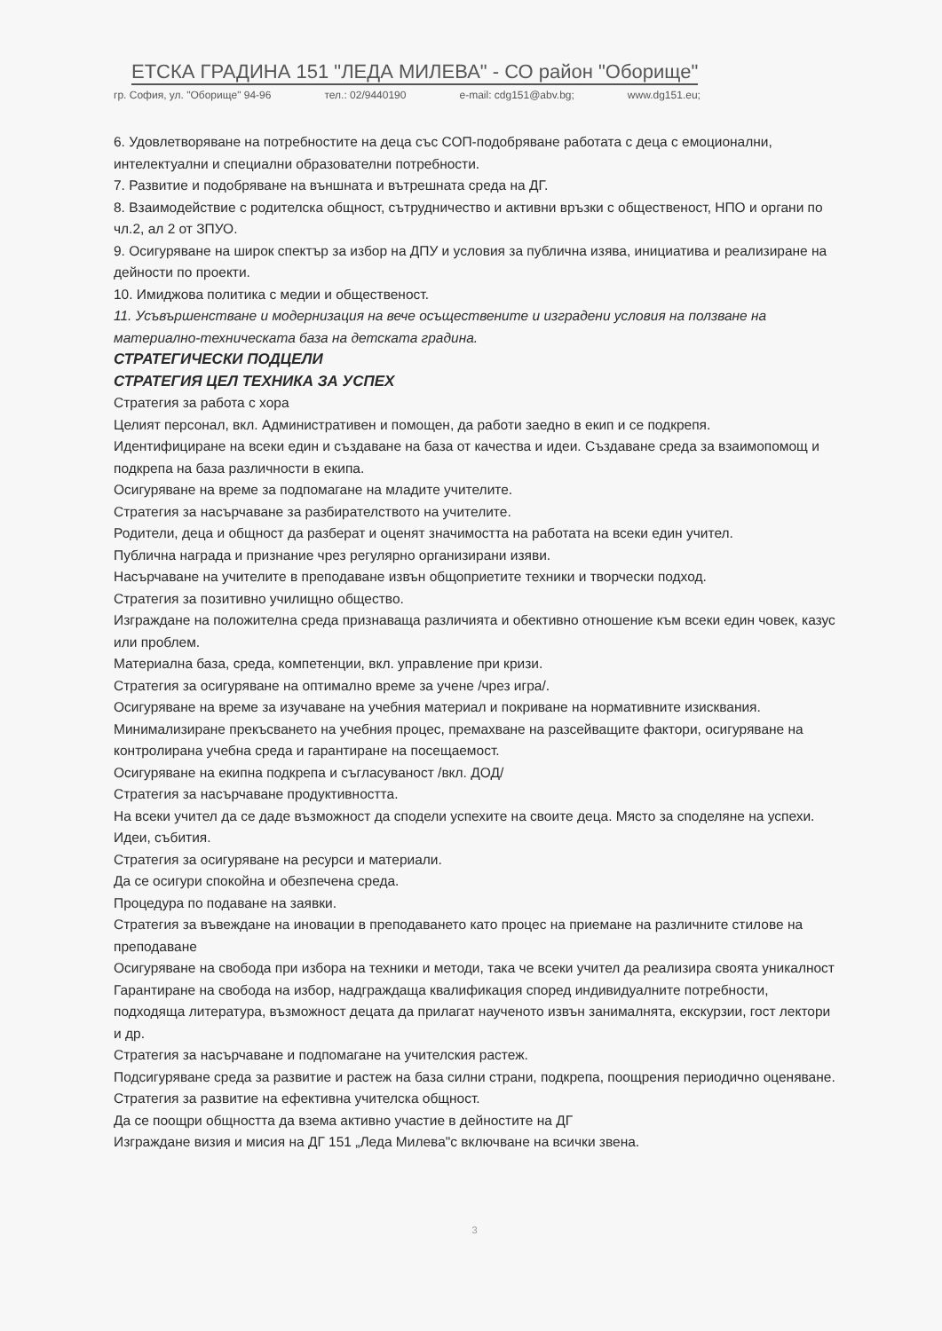ЕТСКА ГРАДИНА 151 "ЛЕДА МИЛЕВА" - СО район "Оборище"
гр. София, ул. "Оборище" 94-96 тел.: 02/9440190 e-mail: cdg151@abv.bg; www.dg151.eu;
6. Удовлетворяване на потребностите на деца със СОП-подобряване работата с деца с емоционални, интелектуални и специални образователни потребности.
7. Развитие и подобряване на външната и вътрешната среда на ДГ.
8. Взаимодействие с родителска общност, сътрудничество и активни връзки с общественост, НПО и органи по чл.2, ал 2 от ЗПУО.
9. Осигуряване на широк спектър за избор на ДПУ и условия за публична изява, инициатива и реализиране на дейности по проекти.
10. Имиджова политика с медии и общественост.
11. Усъвършенстване и модернизация на вече осъществените и изградени условия на ползване на материално-техническата база на детската градина.
СТРАТЕГИЧЕСКИ ПОДЦЕЛИ
СТРАТЕГИЯ ЦЕЛ ТЕХНИКА ЗА УСПЕХ
Стратегия за работа с хора
Целият персонал, вкл. Административен и помощен, да работи заедно в екип и се подкрепя.
Идентифициране на всеки един и създаване на база от качества и идеи. Създаване среда за взаимопомощ и подкрепа на база различности в екипа.
Осигуряване на време за подпомагане на младите учителите.
Стратегия за насърчаване за разбирателството на учителите.
Родители, деца и общност да разберат и оценят значимостта на работата на всеки един учител.
Публична награда и признание чрез регулярно организирани изяви.
Насърчаване на учителите в преподаване извън общоприетите техники и творчески подход.
Стратегия за позитивно училищно общество.
Изграждане на положителна среда признаваща различията и обективно отношение към всеки един човек, казус или проблем.
Материална база, среда, компетенции, вкл. управление при кризи.
Стратегия за осигуряване на оптимално време за учене /чрез игра/.
Осигуряване на време за изучаване на учебния материал и покриване на нормативните изисквания.
Минимализиране прекъсването на учебния процес, премахване на разсейващите фактори, осигуряване на контролирана учебна среда и гарантиране на посещаемост.
Осигуряване на екипна подкрепа и съгласуваност /вкл. ДОД/
Стратегия за насърчаване продуктивността.
На всеки учител да се даде възможност да сподели успехите на своите деца. Място за споделяне на успехи. Идеи, събития.
Стратегия за осигуряване на ресурси и материали.
Да се осигури спокойна и обезпечена среда.
Процедура по подаване на заявки.
Стратегия за въвеждане на иновации в преподаването като процес на приемане на различните стилове на преподаване
Осигуряване на свобода при избора на техники и методи, така че всеки учител да реализира своята уникалност
Гарантиране на свобода на избор, надграждаща квалификация според индивидуалните потребности, подходяща литература, възможност децата да прилагат наученото извън занималнята, екскурзии, гост лектори и др.
Стратегия за насърчаване и подпомагане на учителския растеж.
Подсигуряване среда за развитие и растеж на база силни страни, подкрепа, поощрения периодично оценяване.
Стратегия за развитие на ефективна учителска общност.
Да се поощри общността да взема активно участие в дейностите на ДГ
Изграждане визия и мисия на ДГ 151 „Леда Милева"с включване на всички звена.
3